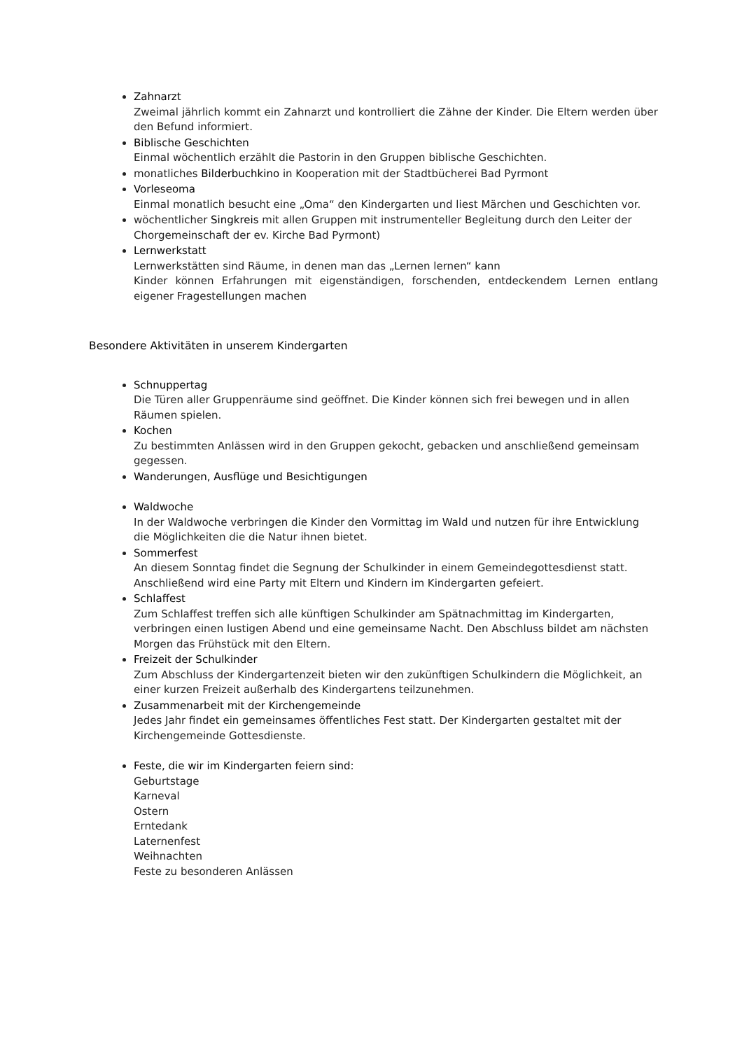Zahnarzt
Zweimal jährlich kommt ein Zahnarzt und kontrolliert die Zähne der Kinder. Die Eltern werden über den Befund informiert.
Biblische Geschichten
Einmal wöchentlich erzählt die Pastorin in den Gruppen biblische Geschichten.
monatliches Bilderbuchkino in Kooperation mit der Stadtbücherei Bad Pyrmont
Vorleseoma
Einmal monatlich besucht eine „Oma“ den Kindergarten und liest Märchen und Geschichten vor.
wöchentlicher Singkreis mit allen Gruppen mit instrumenteller Begleitung durch den Leiter der Chorgemeinschaft der ev. Kirche Bad Pyrmont)
Lernwerkstatt
Lernwerkstätten sind Räume, in denen man das „Lernen lernen“ kann
Kinder können Erfahrungen mit eigenständigen, forschenden, entdeckendem Lernen entlang eigener Fragestellungen machen
Besondere Aktivitäten in unserem Kindergarten
Schnuppertag
Die Türen aller Gruppenräume sind geöffnet. Die Kinder können sich frei bewegen und in allen Räumen spielen.
Kochen
Zu bestimmten Anlässen wird in den Gruppen gekocht, gebacken und anschließend gemeinsam gegessen.
Wanderungen, Ausflüge und Besichtigungen
Waldwoche
In der Waldwoche verbringen die Kinder den Vormittag im Wald und nutzen für ihre Entwicklung die Möglichkeiten die die Natur ihnen bietet.
Sommerfest
An diesem Sonntag findet die Segnung der Schulkinder in einem Gemeindegottesdienst statt. Anschließend wird eine Party mit Eltern und Kindern im Kindergarten gefeiert.
Schlaffest
Zum Schlaffest treffen sich alle künftigen Schulkinder am Spätnachmittag im Kindergarten, verbringen einen lustigen Abend und eine gemeinsame Nacht. Den Abschluss bildet am nächsten Morgen das Frühstück mit den Eltern.
Freizeit der Schulkinder
Zum Abschluss der Kindergartenzeit bieten wir den zukünftigen Schulkindern die Möglichkeit, an einer kurzen Freizeit außerhalb des Kindergartens teilzunehmen.
Zusammenarbeit mit der Kirchengemeinde
Jedes Jahr findet ein gemeinsames öffentliches Fest statt. Der Kindergarten gestaltet mit der Kirchengemeinde Gottesdienste.
Feste, die wir im Kindergarten feiern sind:
Geburtstage
Karneval
Ostern
Erntedank
Laternenfest
Weihnachten
Feste zu besonderen Anlässen